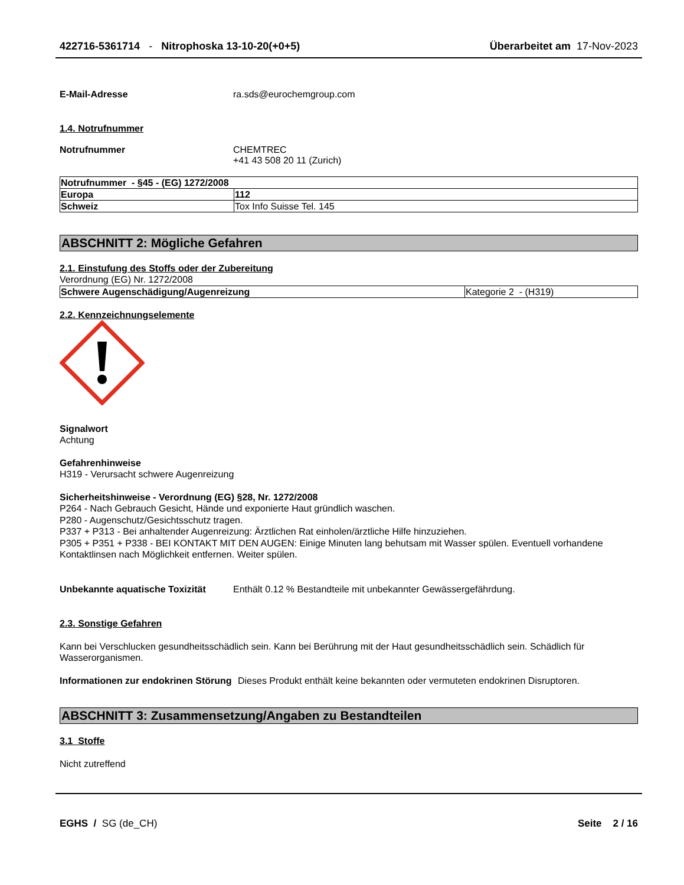422716-5361714 - Nitrophoska 13-10-20(+0+5) Überarbeitet am 17-Nov-2023
E-Mail-Adresse ra.sds@eurochemgroup.com
1.4. Notrufnummer
Notrufnummer CHEMTREC
+41 43 508 20 11 (Zurich)
| Notrufnummer - §45 - (EG) 1272/2008 | |
| Europa | 112 |
| Schweiz | Tox Info Suisse Tel. 145 |
ABSCHNITT 2: Mögliche Gefahren
2.1. Einstufung des Stoffs oder der Zubereitung
Verordnung (EG) Nr. 1272/2008
| Schwere Augenschädigung/Augenreizung | Kategorie 2 - (H319) |
2.2. Kennzeichnungselemente
Signalwort
Achtung
Gefahrenhinweise
H319 - Verursacht schwere Augenreizung
Sicherheitshinweise - Verordnung (EG) §28, Nr. 1272/2008
P264 - Nach Gebrauch Gesicht, Hände und exponierte Haut gründlich waschen.
P280 - Augenschutz/Gesichtsschutz tragen.
P337 + P313 - Bei anhaltender Augenreizung: Ärztlichen Rat einholen/ärztliche Hilfe hinzuziehen.
P305 + P351 + P338 - BEI KONTAKT MIT DEN AUGEN: Einige Minuten lang behutsam mit Wasser spülen. Eventuell vorhandene Kontaktlinsen nach Möglichkeit entfernen. Weiter spülen.
Unbekannte aquatische Toxizität Enthält 0.12 % Bestandteile mit unbekannter Gewässergefährdung.
2.3. Sonstige Gefahren
Kann bei Verschlucken gesundheitsschädlich sein. Kann bei Berührung mit der Haut gesundheitsschädlich sein. Schädlich für Wasserorganismen.
Informationen zur endokrinen Störung Dieses Produkt enthält keine bekannten oder vermuteten endokrinen Disruptoren.
ABSCHNITT 3: Zusammensetzung/Angaben zu Bestandteilen
3.1 Stoffe
Nicht zutreffend
EGHS / SG (de_CH) Seite 2 / 16